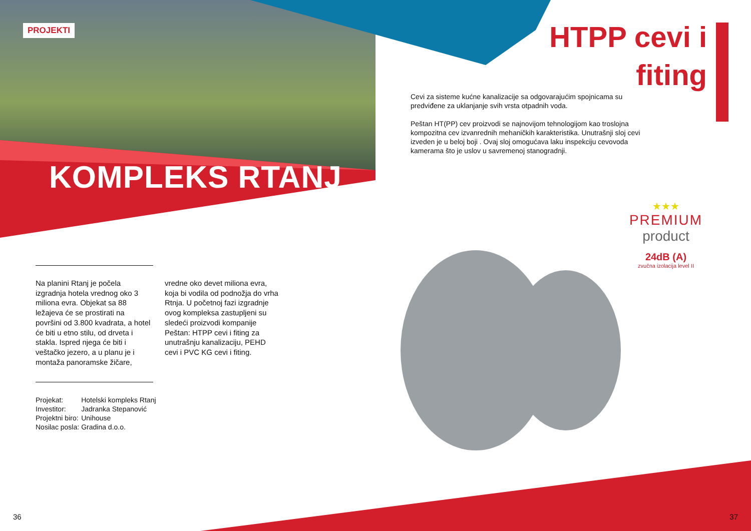PROJEKTI
KOMPLEKS RTANJ
Na planini Rtanj je počela izgradnja hotela vrednog oko 3 miliona evra. Objekat sa 88 ležajeva će se prostirati na površini od 3.800 kvadrata, a hotel će biti u etno stilu, od drveta i stakla. Ispred njega će biti i veštačko jezero, a u planu je i montaža panoramske žičare,
vredne oko devet miliona evra, koja bi vodila od podnožja do vrha Rtnja. U početnoj fazi izgradnje ovog kompleksa zastupljeni su sledeći proizvodi kompanije Peštan: HTPP cevi i fiting za unutrašnju kanalizaciju, PEHD cevi i PVC KG cevi i fiting.
| Projekat: | Hotelski kompleks Rtanj |
| Investitor: | Jadranka Stepanović |
| Projektni biro: | Unihouse |
| Nosilac posla: | Gradina d.o.o. |
36
HTPP cevi i
fiting
Cevi za sisteme kućne kanalizacije sa odgovarajućim spojnicama su predviđene za uklanjanje svih vrsta otpadnih voda.
Peštan HT(PP) cev proizvodi se najnovijom tehnologijom kao troslojna kompozitna cev izvanrednih mehaničkih karakteristika. Unutrašnji sloj cevi izveden je u beloj boji . Ovaj sloj omogućava laku inspekciju cevovoda kamerama što je uslov u savremenoj stanogradnji.
★★★
PREMIUM
product
24dB (A)
zvučna izolacija level II
37